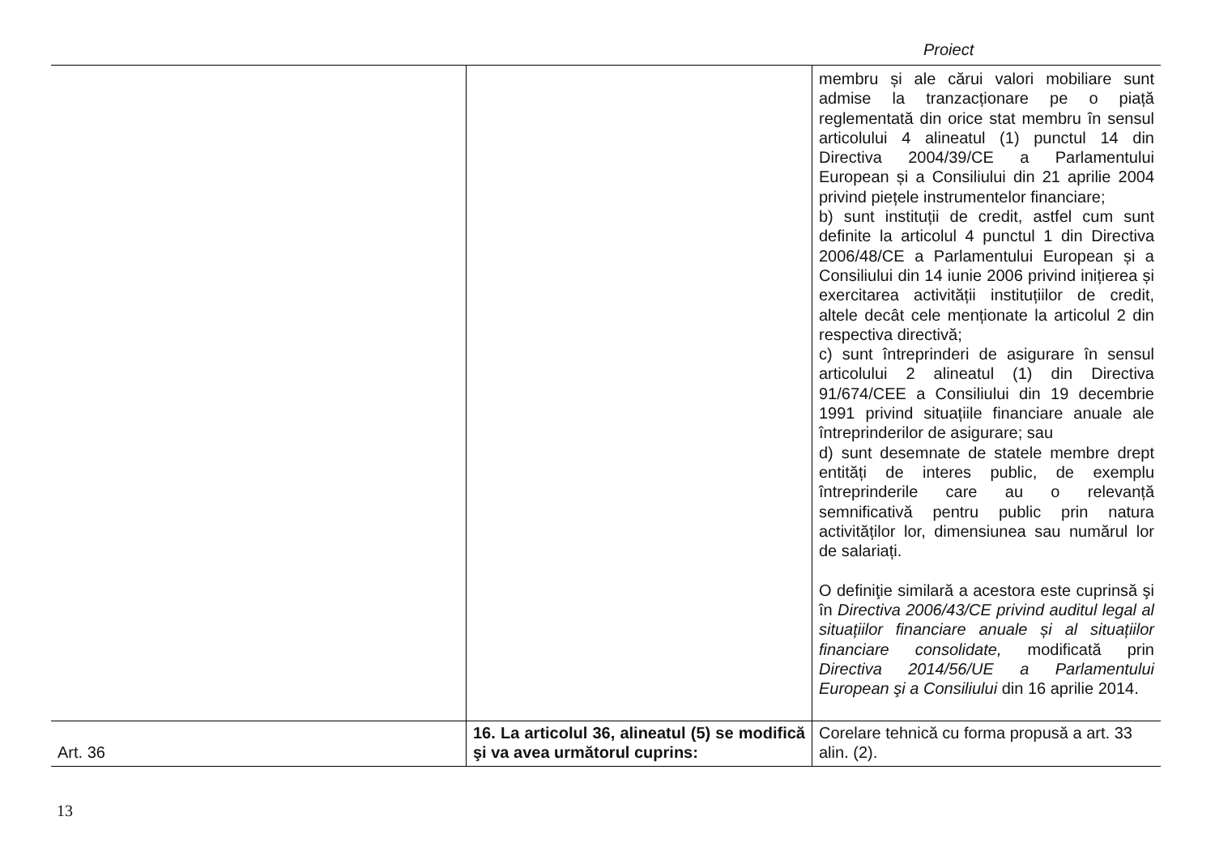Proiect
| | | membru și ale cărui valori mobiliare sunt admise la tranzacționare pe o piață reglementată din orice stat membru în sensul articolului 4 alineatul (1) punctul 14 din Directiva 2004/39/CE a Parlamentului European și a Consiliului din 21 aprilie 2004 privind piețele instrumentelor financiare; b) sunt instituții de credit, astfel cum sunt definite la articolul 4 punctul 1 din Directiva 2006/48/CE a Parlamentului European și a Consiliului din 14 iunie 2006 privind inițierea și exercitarea activității instituțiilor de credit, altele decât cele menționate la articolul 2 din respectiva directivă; c) sunt întreprinderi de asigurare în sensul articolului 2 alineatul (1) din Directiva 91/674/CEE a Consiliului din 19 decembrie 1991 privind situațiile financiare anuale ale întreprinderilor de asigurare; sau d) sunt desemnate de statele membre drept entități de interes public, de exemplu întreprinderile care au o relevanță semnificativă pentru public prin natura activităților lor, dimensiunea sau numărul lor de salariați. O definiţie similară a acestora este cuprinsă şi în Directiva 2006/43/CE privind auditul legal al situațiilor financiare anuale și al situațiilor financiare consolidate, modificată prin Directiva 2014/56/UE a Parlamentului European şi a Consiliului din 16 aprilie 2014. |
| Art. 36 | 16. La articolul 36, alineatul (5) se modifică şi va avea următorul cuprins: | Corelare tehnică cu forma propusă a art. 33 alin. (2). |
13